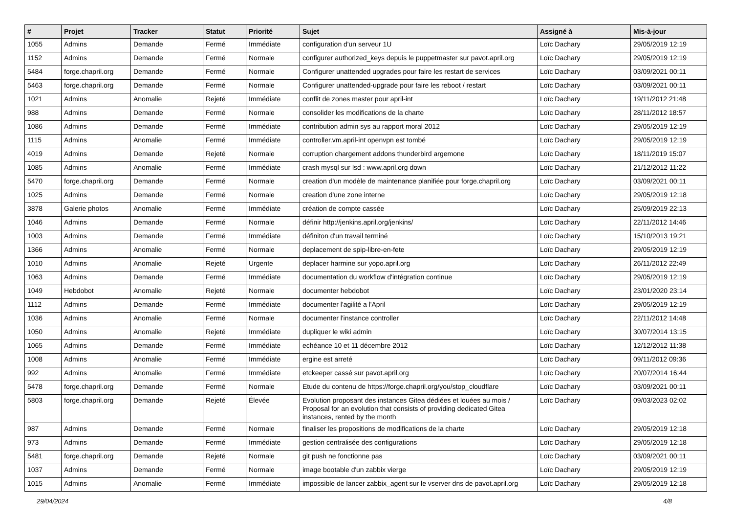| # | Projet | Tracker | Statut | Priorité | Sujet | Assigné à | Mis-à-jour |
| --- | --- | --- | --- | --- | --- | --- | --- |
| 1055 | Admins | Demande | Fermé | Immédiate | configuration d'un serveur 1U | Loïc Dachary | 29/05/2019 12:19 |
| 1152 | Admins | Demande | Fermé | Normale | configurer authorized_keys depuis le puppetmaster sur pavot.april.org | Loïc Dachary | 29/05/2019 12:19 |
| 5484 | forge.chapril.org | Demande | Fermé | Normale | Configurer unattended upgrades pour faire les restart de services | Loïc Dachary | 03/09/2021 00:11 |
| 5463 | forge.chapril.org | Demande | Fermé | Normale | Configurer unattended-upgrade pour faire les reboot / restart | Loïc Dachary | 03/09/2021 00:11 |
| 1021 | Admins | Anomalie | Rejeté | Immédiate | conflit de zones master pour april-int | Loïc Dachary | 19/11/2012 21:48 |
| 988 | Admins | Demande | Fermé | Normale | consolider les modifications de la charte | Loïc Dachary | 28/11/2012 18:57 |
| 1086 | Admins | Demande | Fermé | Immédiate | contribution admin sys au rapport moral 2012 | Loïc Dachary | 29/05/2019 12:19 |
| 1115 | Admins | Anomalie | Fermé | Immédiate | controller.vm.april-int openvpn est tombé | Loïc Dachary | 29/05/2019 12:19 |
| 4019 | Admins | Demande | Rejeté | Normale | corruption chargement addons thunderbird argemone | Loïc Dachary | 18/11/2019 15:07 |
| 1085 | Admins | Anomalie | Fermé | Immédiate | crash mysql sur lsd : www.april.org down | Loïc Dachary | 21/12/2012 11:22 |
| 5470 | forge.chapril.org | Demande | Fermé | Normale | creation d'un modèle de maintenance planifiée pour forge.chapril.org | Loïc Dachary | 03/09/2021 00:11 |
| 1025 | Admins | Demande | Fermé | Normale | creation d'une zone interne | Loïc Dachary | 29/05/2019 12:18 |
| 3878 | Galerie photos | Anomalie | Fermé | Immédiate | création de compte cassée | Loïc Dachary | 25/09/2019 22:13 |
| 1046 | Admins | Demande | Fermé | Normale | définir http://jenkins.april.org/jenkins/ | Loïc Dachary | 22/11/2012 14:46 |
| 1003 | Admins | Demande | Fermé | Immédiate | définiton d'un travail terminé | Loïc Dachary | 15/10/2013 19:21 |
| 1366 | Admins | Anomalie | Fermé | Normale | deplacement de spip-libre-en-fete | Loïc Dachary | 29/05/2019 12:19 |
| 1010 | Admins | Anomalie | Rejeté | Urgente | deplacer harmine sur yopo.april.org | Loïc Dachary | 26/11/2012 22:49 |
| 1063 | Admins | Demande | Fermé | Immédiate | documentation du workflow d'intégration continue | Loïc Dachary | 29/05/2019 12:19 |
| 1049 | Hebdobot | Anomalie | Rejeté | Normale | documenter hebdobot | Loïc Dachary | 23/01/2020 23:14 |
| 1112 | Admins | Demande | Fermé | Immédiate | documenter l'agilité a l'April | Loïc Dachary | 29/05/2019 12:19 |
| 1036 | Admins | Anomalie | Fermé | Normale | documenter l'instance controller | Loïc Dachary | 22/11/2012 14:48 |
| 1050 | Admins | Anomalie | Rejeté | Immédiate | dupliquer le wiki admin | Loïc Dachary | 30/07/2014 13:15 |
| 1065 | Admins | Demande | Fermé | Immédiate | echéance 10 et 11 décembre 2012 | Loïc Dachary | 12/12/2012 11:38 |
| 1008 | Admins | Anomalie | Fermé | Immédiate | ergine est arreté | Loïc Dachary | 09/11/2012 09:36 |
| 992 | Admins | Anomalie | Fermé | Immédiate | etckeeper cassé sur pavot.april.org | Loïc Dachary | 20/07/2014 16:44 |
| 5478 | forge.chapril.org | Demande | Fermé | Normale | Etude du contenu de https://forge.chapril.org/you/stop_cloudflare | Loïc Dachary | 03/09/2021 00:11 |
| 5803 | forge.chapril.org | Demande | Rejeté | Élevée | Evolution proposant des instances Gitea dédiées et louées au mois / Proposal for an evolution that consists of providing dedicated Gitea instances, rented by the month | Loïc Dachary | 09/03/2023 02:02 |
| 987 | Admins | Demande | Fermé | Normale | finaliser les propositions de modifications de la charte | Loïc Dachary | 29/05/2019 12:18 |
| 973 | Admins | Demande | Fermé | Immédiate | gestion centralisée des configurations | Loïc Dachary | 29/05/2019 12:18 |
| 5481 | forge.chapril.org | Demande | Rejeté | Normale | git push ne fonctionne pas | Loïc Dachary | 03/09/2021 00:11 |
| 1037 | Admins | Demande | Fermé | Normale | image bootable d'un zabbix vierge | Loïc Dachary | 29/05/2019 12:19 |
| 1015 | Admins | Anomalie | Fermé | Immédiate | impossible de lancer zabbix_agent sur le vserver dns de pavot.april.org | Loïc Dachary | 29/05/2019 12:18 |
29/04/2024 4/8